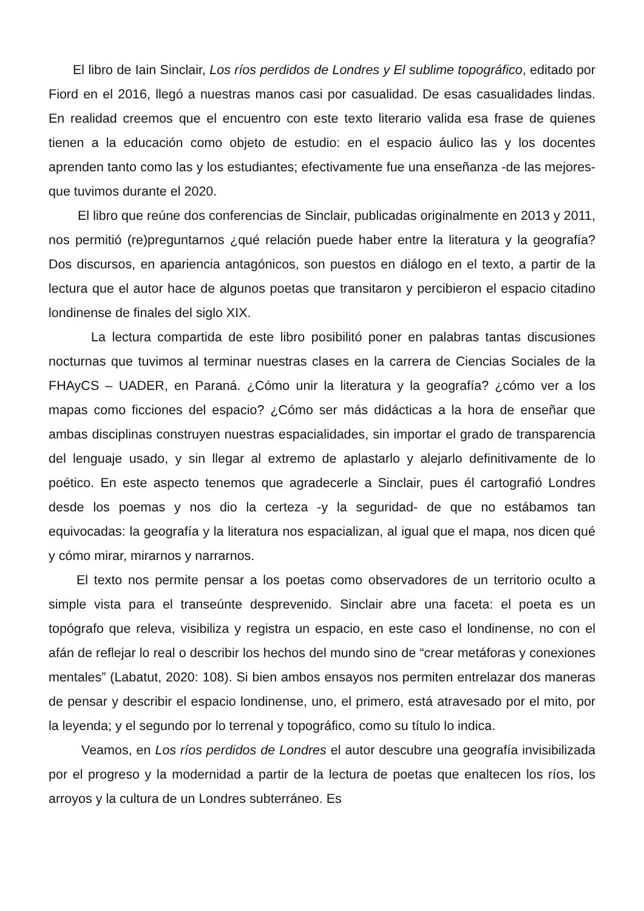El libro de Iain Sinclair, Los ríos perdidos de Londres y El sublime topográfico, editado por Fiord en el 2016, llegó a nuestras manos casi por casualidad. De esas casualidades lindas. En realidad creemos que el encuentro con este texto literario valida esa frase de quienes tienen a la educación como objeto de estudio: en el espacio áulico las y los docentes aprenden tanto como las y los estudiantes; efectivamente fue una enseñanza -de las mejores- que tuvimos durante el 2020.
El libro que reúne dos conferencias de Sinclair, publicadas originalmente en 2013 y 2011, nos permitió (re)preguntarnos ¿qué relación puede haber entre la literatura y la geografía? Dos discursos, en apariencia antagónicos, son puestos en diálogo en el texto, a partir de la lectura que el autor hace de algunos poetas que transitaron y percibieron el espacio citadino londinense de finales del siglo XIX.
La lectura compartida de este libro posibilitó poner en palabras tantas discusiones nocturnas que tuvimos al terminar nuestras clases en la carrera de Ciencias Sociales de la FHAyCS – UADER, en Paraná. ¿Cómo unir la literatura y la geografía? ¿cómo ver a los mapas como ficciones del espacio? ¿Cómo ser más didácticas a la hora de enseñar que ambas disciplinas construyen nuestras espacialidades, sin importar el grado de transparencia del lenguaje usado, y sin llegar al extremo de aplastarlo y alejarlo definitivamente de lo poético. En este aspecto tenemos que agradecerle a Sinclair, pues él cartografió Londres desde los poemas y nos dio la certeza -y la seguridad- de que no estábamos tan equivocadas: la geografía y la literatura nos espacializan, al igual que el mapa, nos dicen qué y cómo mirar, mirarnos y narrarnos.
El texto nos permite pensar a los poetas como observadores de un territorio oculto a simple vista para el transeúnte desprevenido. Sinclair abre una faceta: el poeta es un topógrafo que releva, visibiliza y registra un espacio, en este caso el londinense, no con el afán de reflejar lo real o describir los hechos del mundo sino de “crear metáforas y conexiones mentales” (Labatut, 2020: 108). Si bien ambos ensayos nos permiten entrelazar dos maneras de pensar y describir el espacio londinense, uno, el primero, está atravesado por el mito, por la leyenda; y el segundo por lo terrenal y topográfico, como su título lo indica.
Veamos, en Los ríos perdidos de Londres el autor descubre una geografía invisibilizada por el progreso y la modernidad a partir de la lectura de poetas que enaltecen los ríos, los arroyos y la cultura de un Londres subterráneo. Es